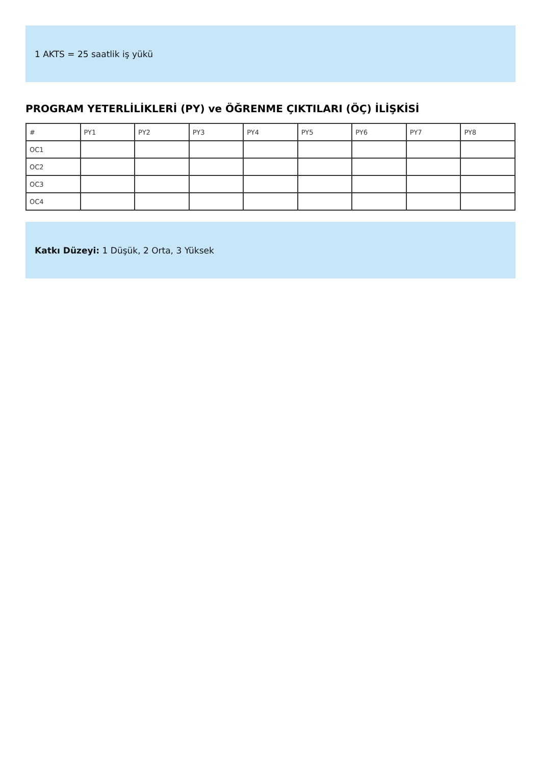1 AKTS = 25 saatlik iş yükü
PROGRAM YETERLİLİKLERİ (PY) ve ÖĞRENME ÇIKTILARI (ÖÇ) İLİŞKİSİ
| # | PY1 | PY2 | PY3 | PY4 | PY5 | PY6 | PY7 | PY8 |
| --- | --- | --- | --- | --- | --- | --- | --- | --- |
| OC1 | | | | | | | | |
| OC2 | | | | | | | | |
| OC3 | | | | | | | | |
| OC4 | | | | | | | | |
Katkı Düzeyi: 1 Düşük, 2 Orta, 3 Yüksek